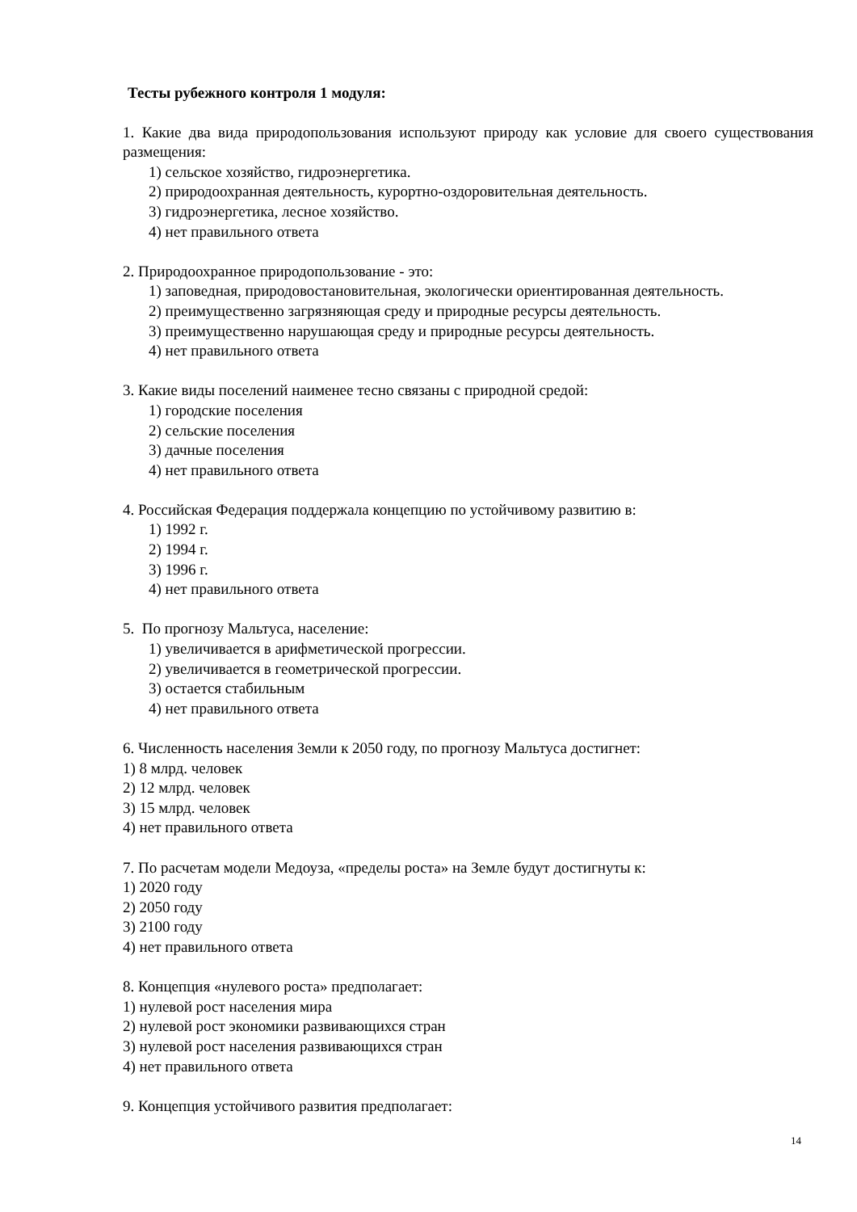Тесты рубежного контроля 1 модуля:
1. Какие два вида природопользования используют природу как условие для своего существования размещения:
1) сельское хозяйство, гидроэнергетика.
2) природоохранная деятельность, курортно-оздоровительная деятельность.
3) гидроэнергетика, лесное хозяйство.
4) нет правильного ответа
2. Природоохранное природопользование - это:
1) заповедная, природовостановительная, экологически ориентированная деятельность.
2) преимущественно загрязняющая среду и природные ресурсы деятельность.
3) преимущественно нарушающая среду и природные ресурсы деятельность.
4) нет правильного ответа
3. Какие виды поселений наименее тесно связаны с природной средой:
1) городские поселения
2) сельские поселения
3) дачные поселения
4) нет правильного ответа
4. Российская Федерация поддержала концепцию по устойчивому развитию в:
1) 1992 г.
2) 1994 г.
3) 1996 г.
4) нет правильного ответа
5. По прогнозу Мальтуса, население:
1) увеличивается в арифметической прогрессии.
2) увеличивается в геометрической прогрессии.
3) остается стабильным
4) нет правильного ответа
6. Численность населения Земли к 2050 году, по прогнозу Мальтуса достигнет:
1) 8 млрд. человек
2) 12 млрд. человек
3) 15 млрд. человек
4) нет правильного ответа
7. По расчетам модели Медоуза, «пределы роста» на Земле будут достигнуты к:
1) 2020 году
2) 2050 году
3) 2100 году
4) нет правильного ответа
8. Концепция «нулевого роста» предполагает:
1) нулевой рост населения мира
2) нулевой рост экономики развивающихся стран
3) нулевой рост населения развивающихся стран
4) нет правильного ответа
9. Концепция устойчивого развития предполагает:
14